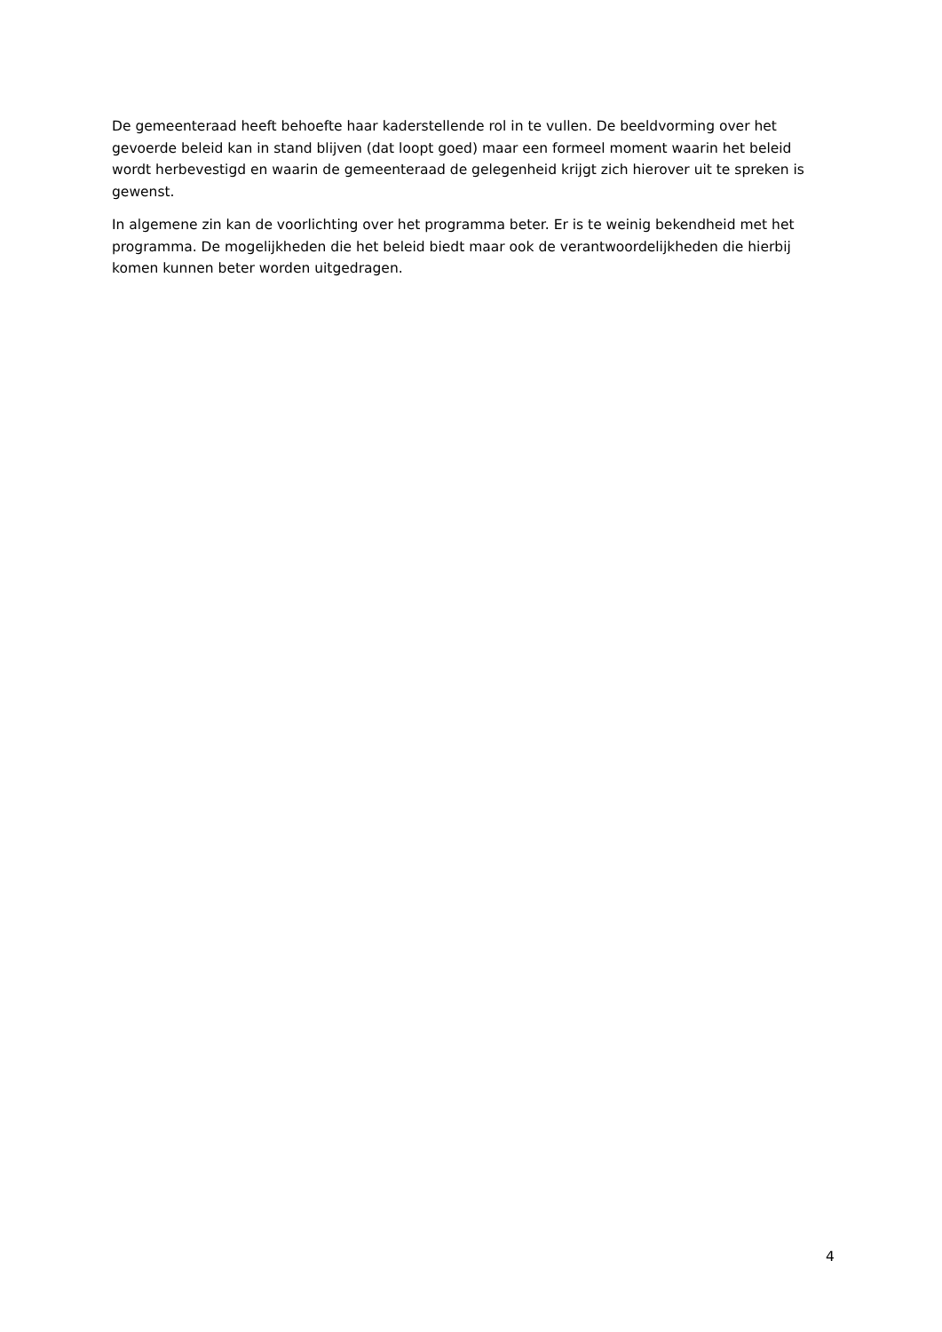De gemeenteraad heeft behoefte haar kaderstellende rol in te vullen. De beeldvorming over het gevoerde beleid kan in stand blijven (dat loopt goed) maar een formeel moment waarin het beleid wordt herbevestigd en waarin de gemeenteraad de gelegenheid krijgt zich hierover uit te spreken is gewenst.
In algemene zin kan de voorlichting over het programma beter. Er is te weinig bekendheid met het programma. De mogelijkheden die het beleid biedt maar ook de verantwoordelijkheden die hierbij komen kunnen beter worden uitgedragen.
4